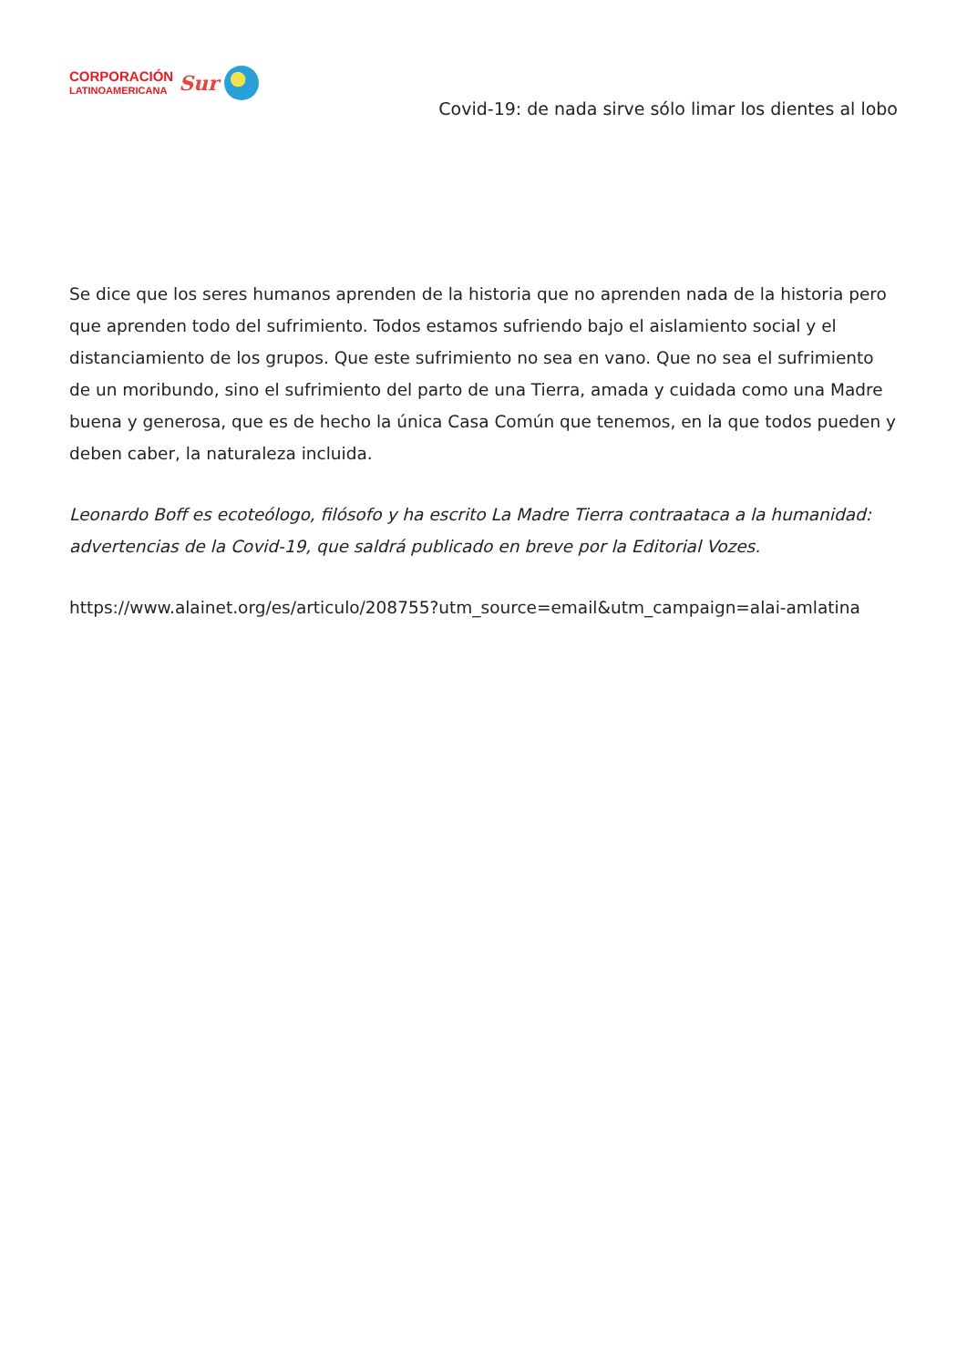CORPORACIÓN
LATINOAMERICANA
Sur
Covid-19: de nada sirve sólo limar los dientes al lobo
Se dice que los seres humanos aprenden de la historia que no aprenden nada de la historia pero que aprenden todo del sufrimiento. Todos estamos sufriendo bajo el aislamiento social y el distanciamiento de los grupos. Que este sufrimiento no sea en vano. Que no sea el sufrimiento de un moribundo, sino el sufrimiento del parto de una Tierra, amada y cuidada como una Madre buena y generosa, que es de hecho la única Casa Común que tenemos, en la que todos pueden y deben caber, la naturaleza incluida.
Leonardo Boff es ecoteólogo, filósofo y ha escrito La Madre Tierra contraataca a la humanidad: advertencias de la Covid-19, que saldrá publicado en breve por la Editorial Vozes.
https://www.alainet.org/es/articulo/208755?utm_source=email&utm_campaign=alai-amlatina